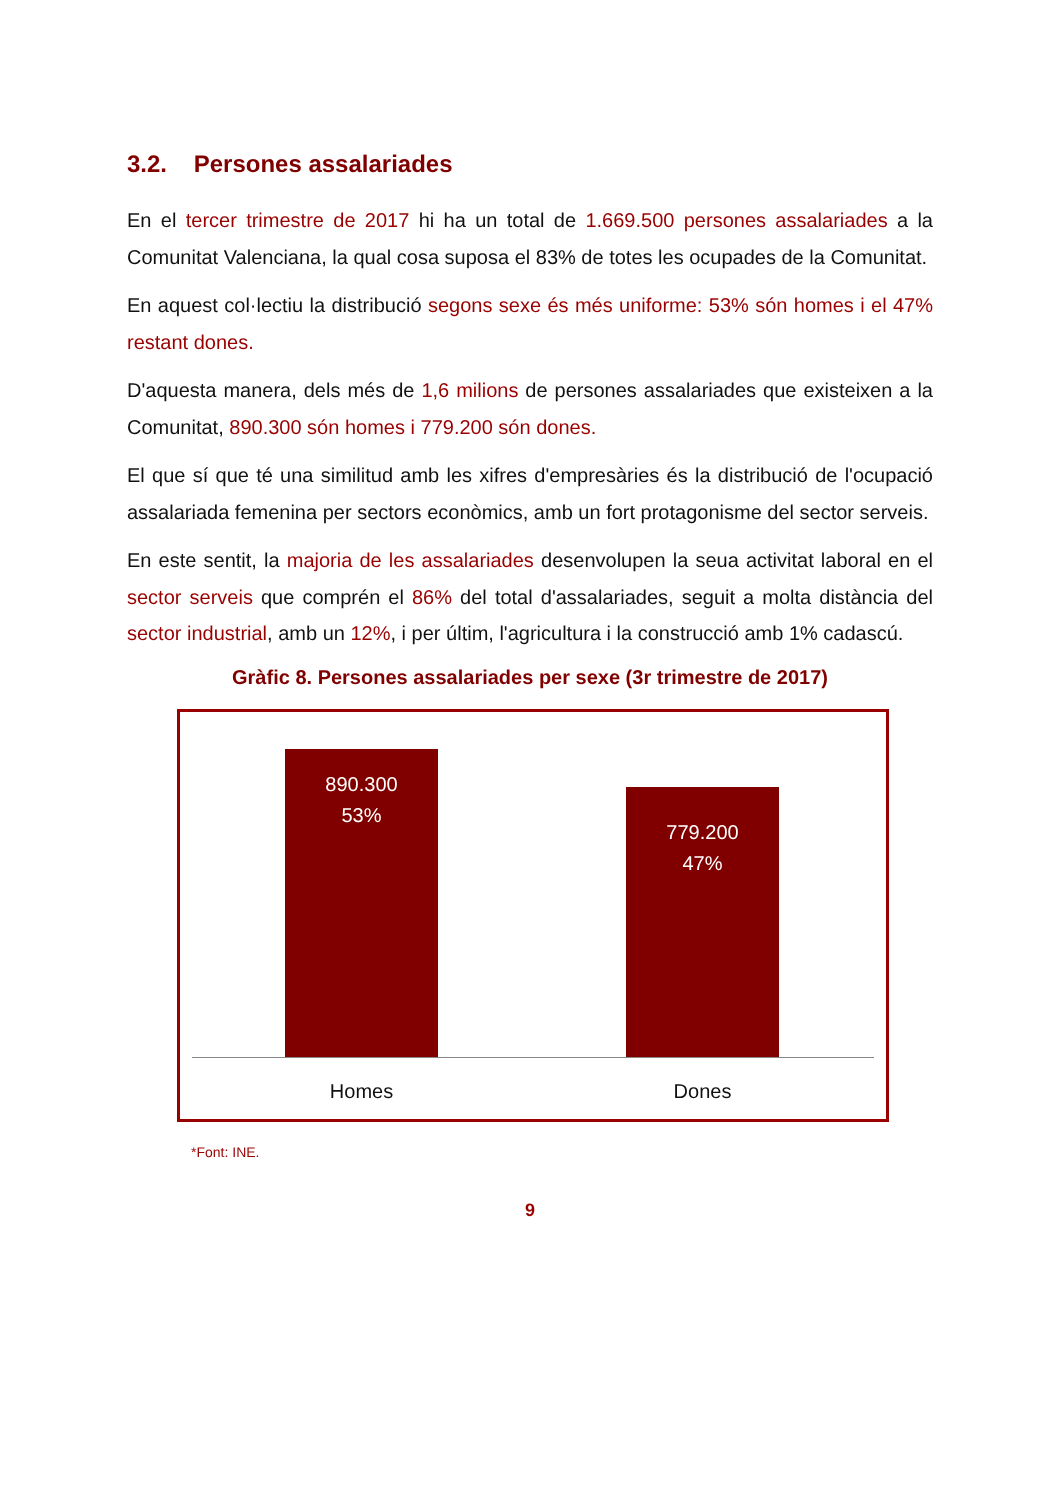3.2. Persones assalariades
En el tercer trimestre de 2017 hi ha un total de 1.669.500 persones assalariades a la Comunitat Valenciana, la qual cosa suposa el 83% de totes les ocupades de la Comunitat.
En aquest col·lectiu la distribució segons sexe és més uniforme: 53% són homes i el 47% restant dones.
D'aquesta manera, dels més de 1,6 milions de persones assalariades que existeixen a la Comunitat, 890.300 són homes i 779.200 són dones.
El que sí que té una similitud amb les xifres d'empresàries és la distribució de l'ocupació assalariada femenina per sectors econòmics, amb un fort protagonisme del sector serveis.
En este sentit, la majoria de les assalariades desenvolupen la seua activitat laboral en el sector serveis que comprén el 86% del total d'assalariades, seguit a molta distància del sector industrial, amb un 12%, i per últim, l'agricultura i la construcció amb 1% cadascú.
Gràfic 8. Persones assalariades per sexe (3r trimestre de 2017)
890.300
53%
779.200
47%
Homes Dones
*Font: INE.
9